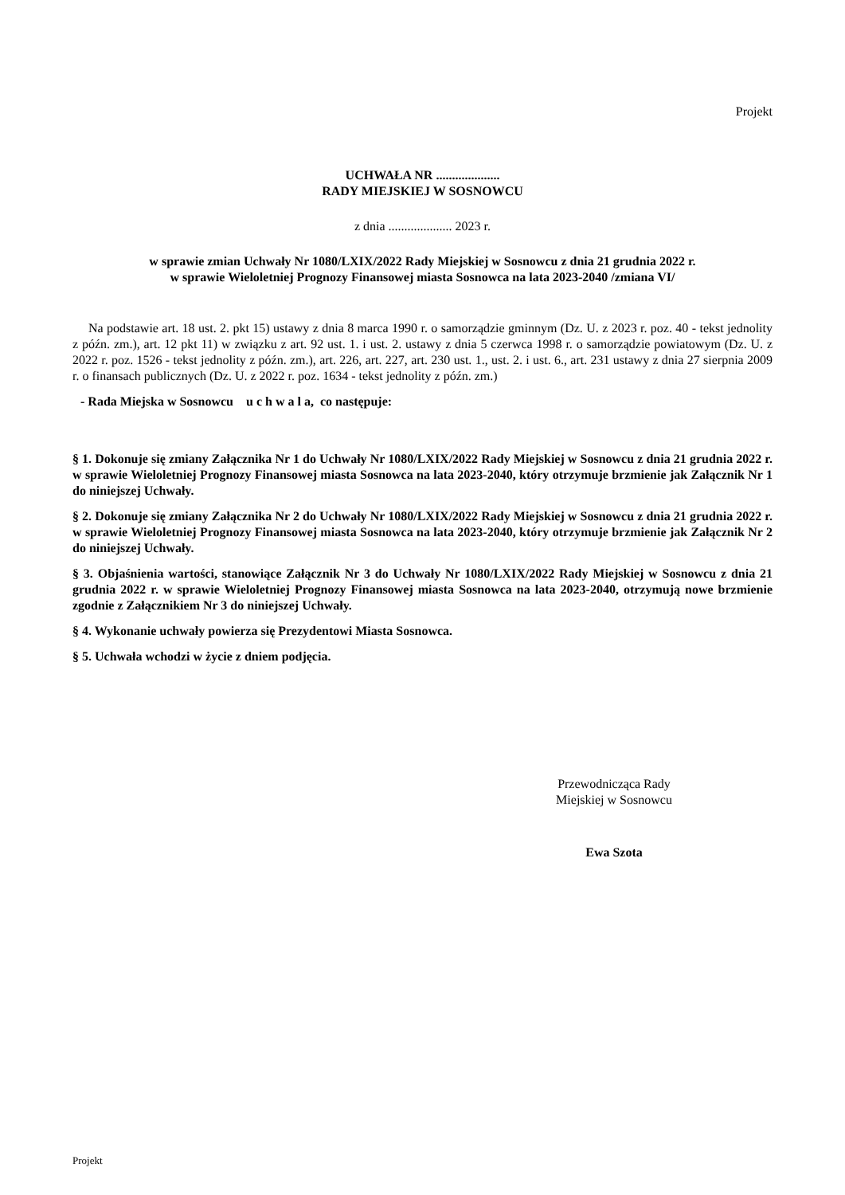Projekt
UCHWAŁA NR ....................
RADY MIEJSKIEJ W SOSNOWCU
z dnia .................... 2023 r.
w sprawie zmian Uchwały Nr 1080/LXIX/2022 Rady Miejskiej w Sosnowcu z dnia 21 grudnia 2022 r.
w sprawie Wieloletniej Prognozy Finansowej miasta Sosnowca na lata 2023-2040 /zmiana VI/
Na podstawie art. 18 ust. 2. pkt 15) ustawy z dnia 8 marca 1990 r. o samorządzie gminnym (Dz. U. z 2023 r. poz. 40 - tekst jednolity z późn. zm.), art. 12 pkt 11) w związku z art. 92 ust. 1. i ust. 2. ustawy z dnia 5 czerwca 1998 r. o samorządzie powiatowym (Dz. U. z 2022 r. poz. 1526 - tekst jednolity z późn. zm.), art. 226, art. 227, art. 230 ust. 1., ust. 2. i ust. 6., art. 231 ustawy z dnia 27 sierpnia 2009 r. o finansach publicznych (Dz. U. z 2022 r. poz. 1634 - tekst jednolity z późn. zm.)
- Rada Miejska w Sosnowcu u c h w a l a, co następuje:
§ 1. Dokonuje się zmiany Załącznika Nr 1 do Uchwały Nr 1080/LXIX/2022 Rady Miejskiej w Sosnowcu z dnia 21 grudnia 2022 r. w sprawie Wieloletniej Prognozy Finansowej miasta Sosnowca na lata 2023-2040, który otrzymuje brzmienie jak Załącznik Nr 1 do niniejszej Uchwały.
§ 2. Dokonuje się zmiany Załącznika Nr 2 do Uchwały Nr 1080/LXIX/2022 Rady Miejskiej w Sosnowcu z dnia 21 grudnia 2022 r. w sprawie Wieloletniej Prognozy Finansowej miasta Sosnowca na lata 2023-2040, który otrzymuje brzmienie jak Załącznik Nr 2 do niniejszej Uchwały.
§ 3. Objaśnienia wartości, stanowiące Załącznik Nr 3 do Uchwały Nr 1080/LXIX/2022 Rady Miejskiej w Sosnowcu z dnia 21 grudnia 2022 r. w sprawie Wieloletniej Prognozy Finansowej miasta Sosnowca na lata 2023-2040, otrzymują nowe brzmienie zgodnie z Załącznikiem Nr 3 do niniejszej Uchwały.
§ 4. Wykonanie uchwały powierza się Prezydentowi Miasta Sosnowca.
§ 5. Uchwała wchodzi w życie z dniem podjęcia.
Przewodnicząca Rady
Miejskiej w Sosnowcu
Ewa Szota
Projekt